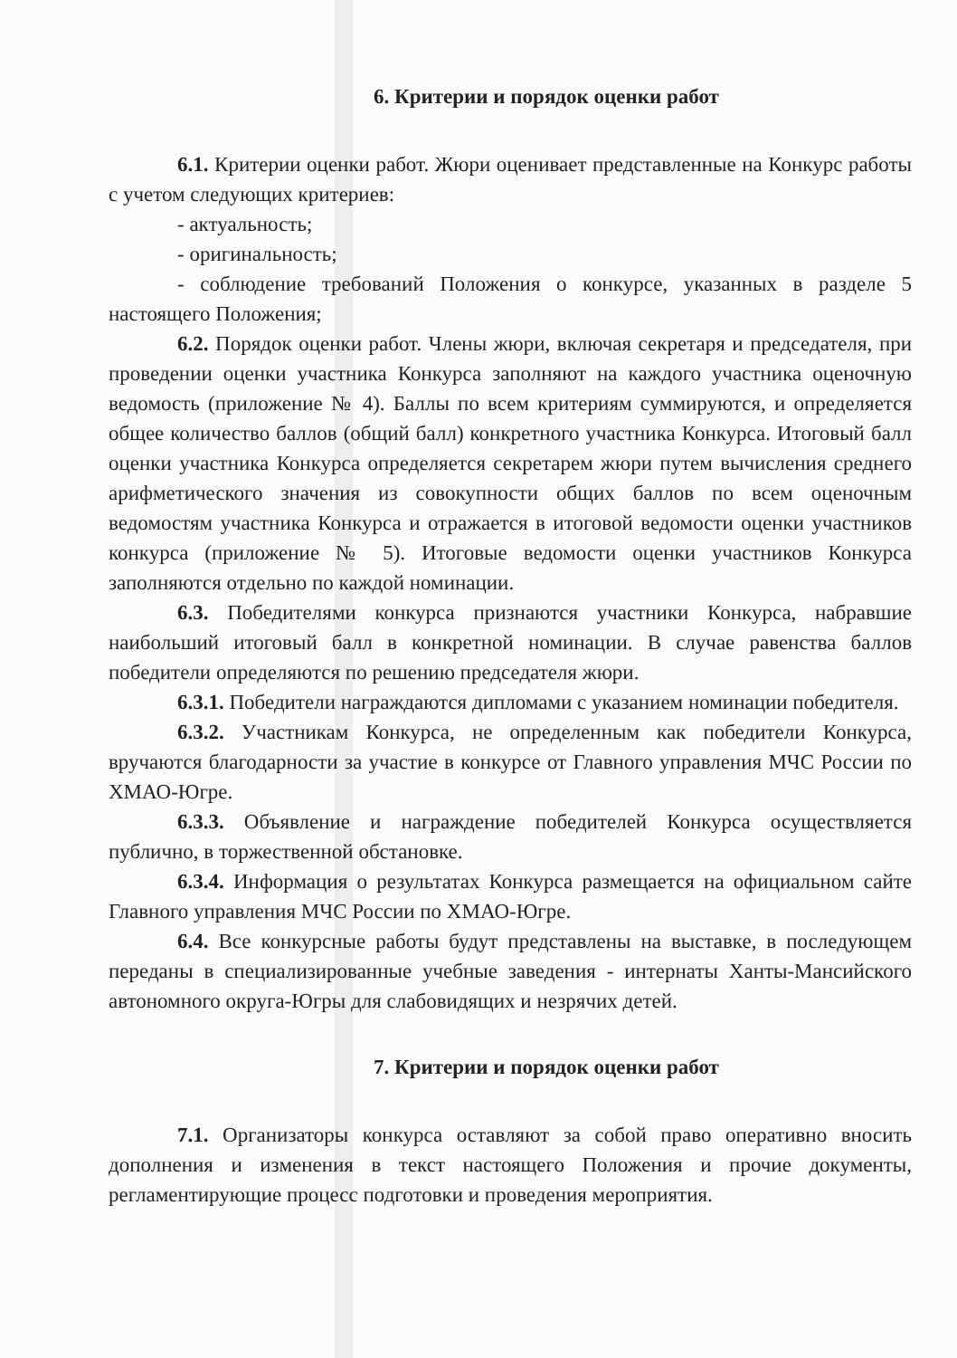6. Критерии и порядок оценки работ
6.1. Критерии оценки работ. Жюри оценивает представленные на Конкурс работы с учетом следующих критериев:
- актуальность;
- оригинальность;
- соблюдение требований Положения о конкурсе, указанных в разделе 5 настоящего Положения;
6.2. Порядок оценки работ. Члены жюри, включая секретаря и председателя, при проведении оценки участника Конкурса заполняют на каждого участника оценочную ведомость (приложение № 4). Баллы по всем критериям суммируются, и определяется общее количество баллов (общий балл) конкретного участника Конкурса. Итоговый балл оценки участника Конкурса определяется секретарем жюри путем вычисления среднего арифметического значения из совокупности общих баллов по всем оценочным ведомостям участника Конкурса и отражается в итоговой ведомости оценки участников конкурса (приложение № 5). Итоговые ведомости оценки участников Конкурса заполняются отдельно по каждой номинации.
6.3. Победителями конкурса признаются участники Конкурса, набравшие наибольший итоговый балл в конкретной номинации. В случае равенства баллов победители определяются по решению председателя жюри.
6.3.1. Победители награждаются дипломами с указанием номинации победителя.
6.3.2. Участникам Конкурса, не определенным как победители Конкурса, вручаются благодарности за участие в конкурсе от Главного управления МЧС России по ХМАО-Югре.
6.3.3. Объявление и награждение победителей Конкурса осуществляется публично, в торжественной обстановке.
6.3.4. Информация о результатах Конкурса размещается на официальном сайте Главного управления МЧС России по ХМАО-Югре.
6.4. Все конкурсные работы будут представлены на выставке, в последующем переданы в специализированные учебные заведения - интернаты Ханты-Мансийского автономного округа-Югры для слабовидящих и незрячих детей.
7. Критерии и порядок оценки работ
7.1. Организаторы конкурса оставляют за собой право оперативно вносить дополнения и изменения в текст настоящего Положения и прочие документы, регламентирующие процесс подготовки и проведения мероприятия.